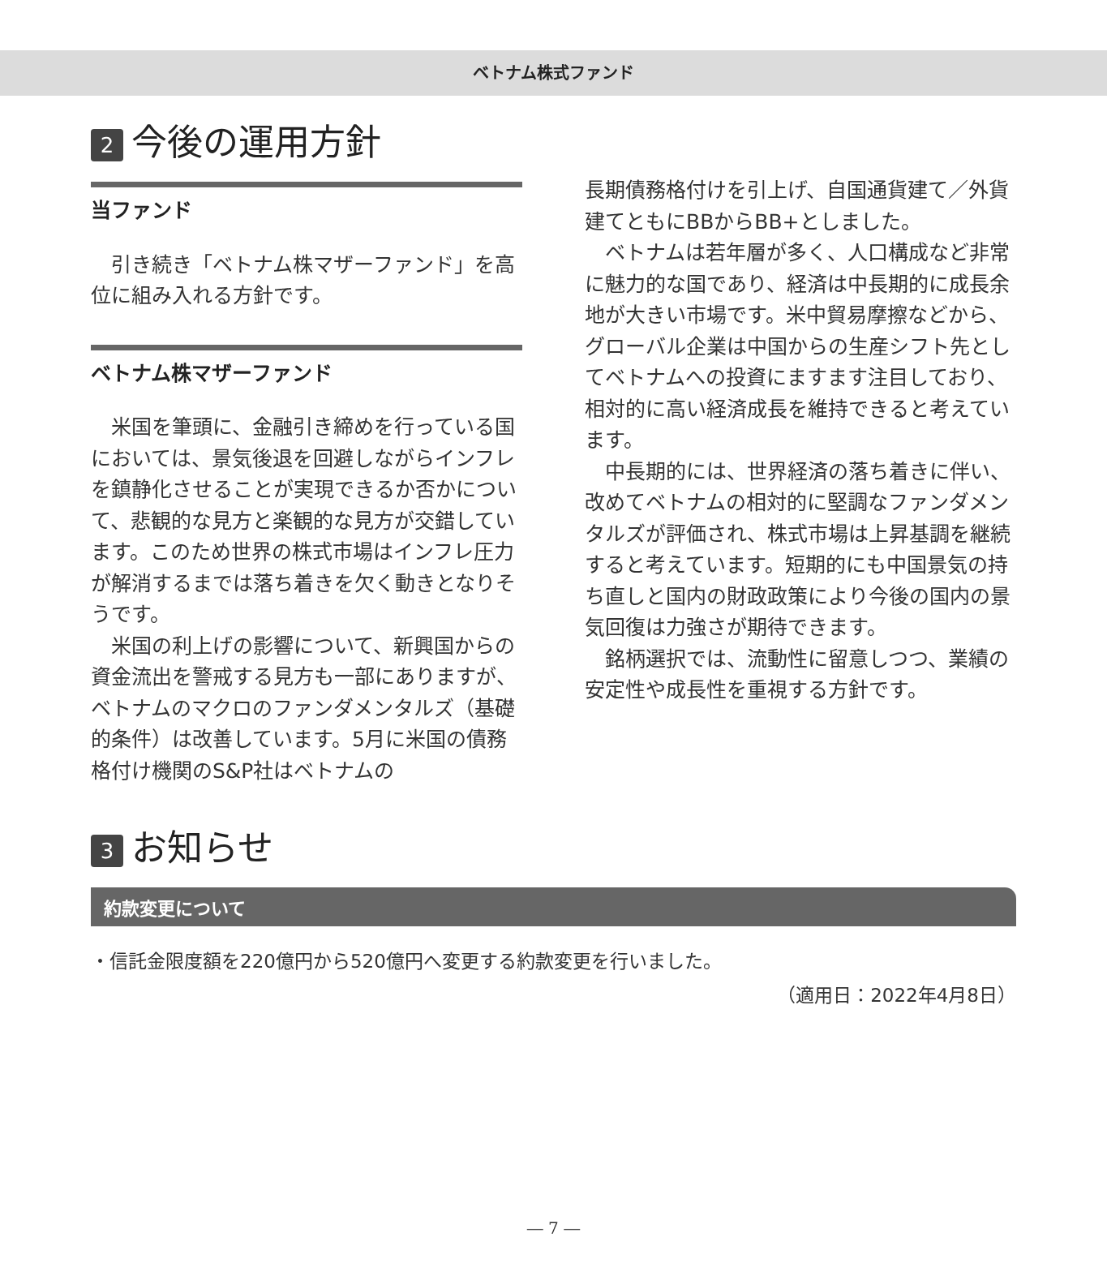ベトナム株式ファンド
2 今後の運用方針
当ファンド
引き続き「ベトナム株マザーファンド」を高位に組み入れる方針です。
ベトナム株マザーファンド
米国を筆頭に、金融引き締めを行っている国においては、景気後退を回避しながらインフレを鎮静化させることが実現できるか否かについて、悲観的な見方と楽観的な見方が交錯しています。このため世界の株式市場はインフレ圧力が解消するまでは落ち着きを欠く動きとなりそうです。
米国の利上げの影響について、新興国からの資金流出を警戒する見方も一部にありますが、ベトナムのマクロのファンダメンタルズ（基礎的条件）は改善しています。5月に米国の債務格付け機関のS&P社はベトナムの
長期債務格付けを引上げ、自国通貨建て／外貨建てともにBBからBB+としました。
ベトナムは若年層が多く、人口構成など非常に魅力的な国であり、経済は中長期的に成長余地が大きい市場です。米中貿易摩擦などから、グローバル企業は中国からの生産シフト先としてベトナムへの投資にますます注目しており、相対的に高い経済成長を維持できると考えています。
中長期的には、世界経済の落ち着きに伴い、改めてベトナムの相対的に堅調なファンダメンタルズが評価され、株式市場は上昇基調を継続すると考えています。短期的にも中国景気の持ち直しと国内の財政政策により今後の国内の景気回復は力強さが期待できます。
銘柄選択では、流動性に留意しつつ、業績の安定性や成長性を重視する方針です。
3 お知らせ
約款変更について
・信託金限度額を220億円から520億円へ変更する約款変更を行いました。
（適用日：2022年4月8日）
― 7 ―